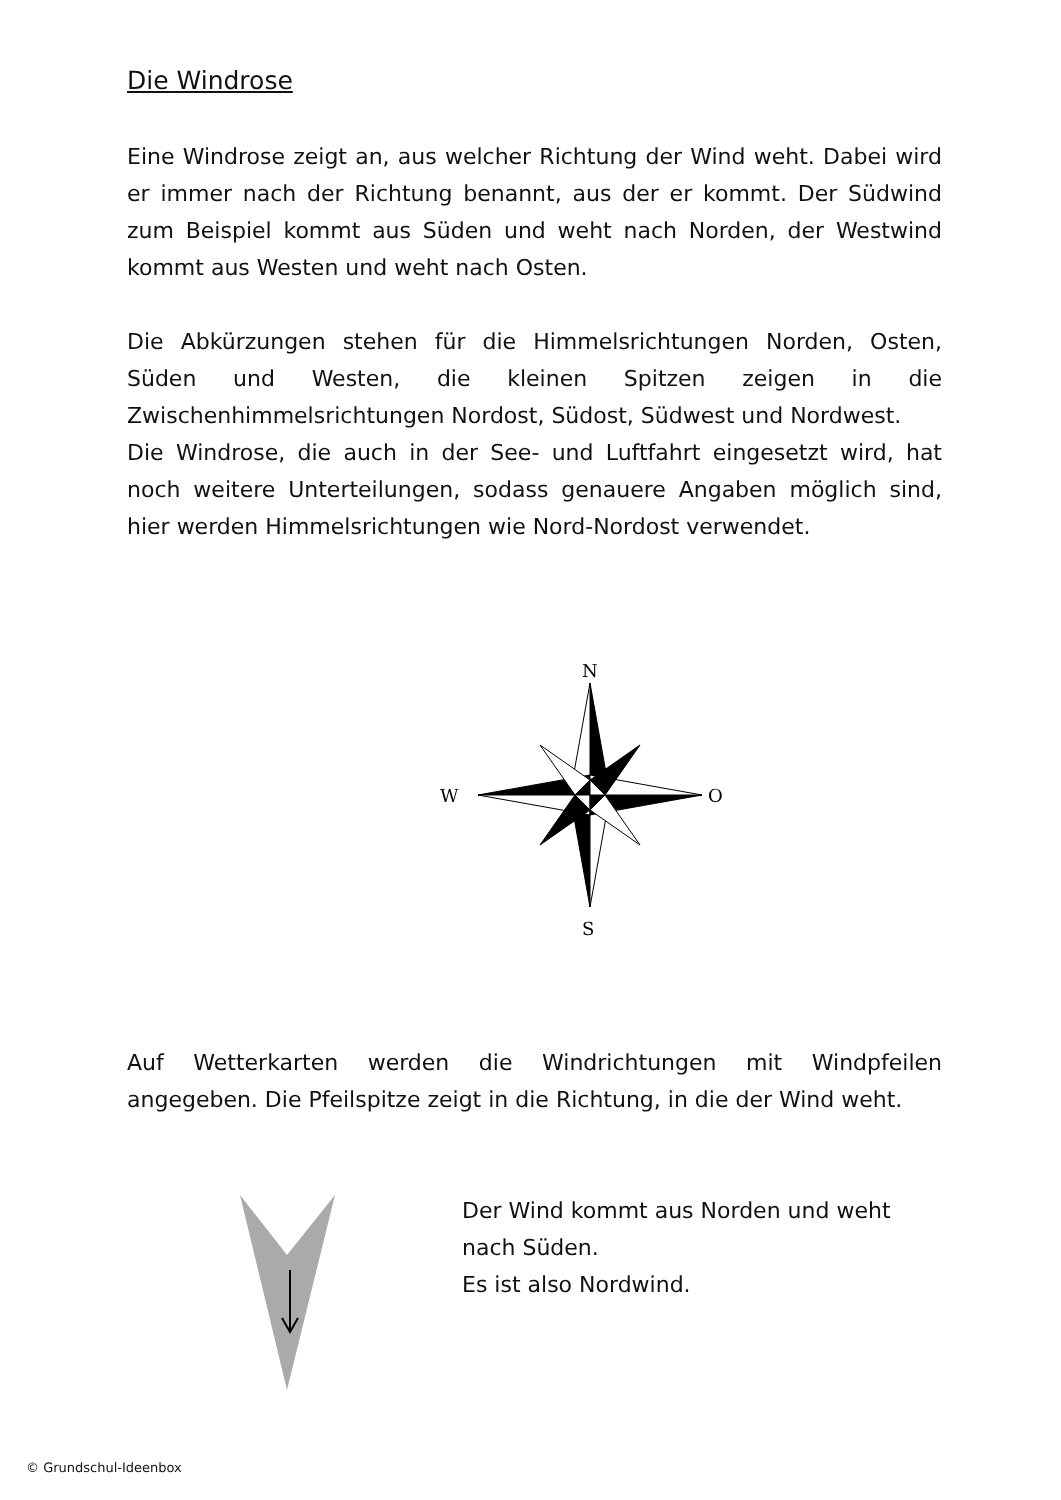Die Windrose
Eine Windrose zeigt an, aus welcher Richtung der Wind weht. Dabei wird er immer nach der Richtung benannt, aus der er kommt. Der Südwind zum Beispiel kommt aus Süden und weht nach Norden, der Westwind kommt aus Westen und weht nach Osten.
Die Abkürzungen stehen für die Himmelsrichtungen Norden, Osten, Süden und Westen, die kleinen Spitzen zeigen in die Zwischenhimmelsrichtungen Nordost, Südost, Südwest und Nordwest.
Die Windrose, die auch in der See- und Luftfahrt eingesetzt wird, hat noch weitere Unterteilungen, sodass genauere Angaben möglich sind, hier werden Himmelsrichtungen wie Nord-Nordost verwendet.
N
S
W
O
Auf Wetterkarten werden die Windrichtungen mit Windpfeilen angegeben. Die Pfeilspitze zeigt in die Richtung, in die der Wind weht.
Der Wind kommt aus Norden und weht
nach Süden.
Es ist also Nordwind.
© Grundschul-Ideenbox